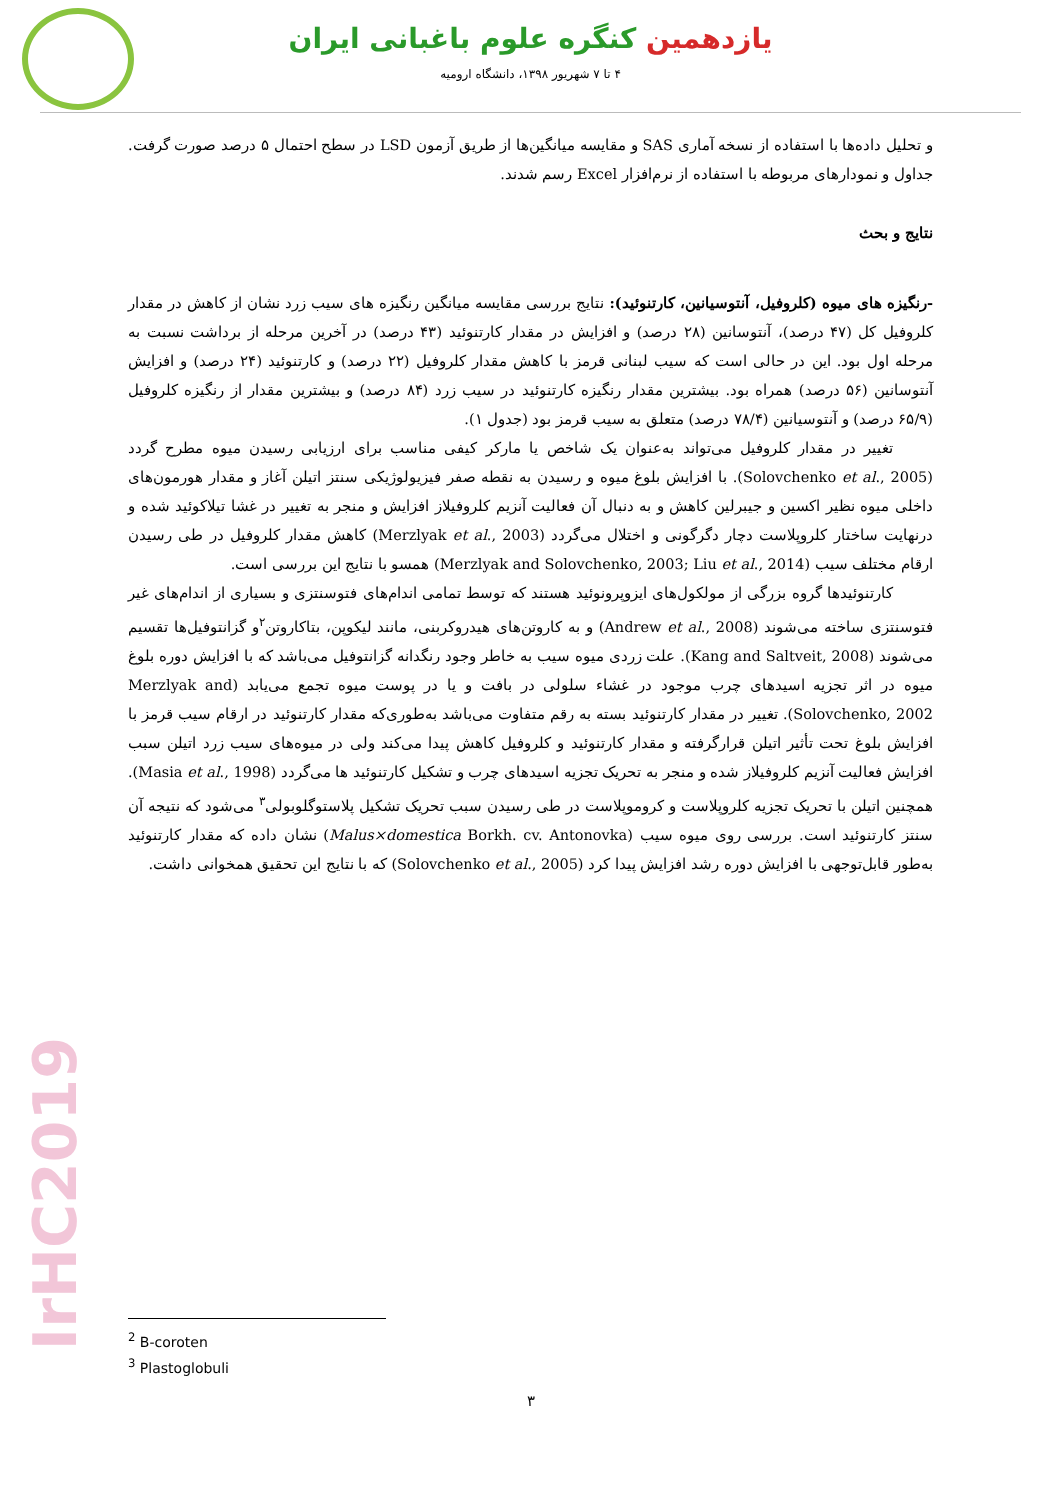یازدهمین کنگره علوم باغبانی ایران
۴ تا ۷ شهریور ۱۳۹۸، دانشگاه ارومیه
و تحلیل داده‌ها با استفاده از نسخه آماری SAS و مقایسه میانگین‌ها از طریق آزمون LSD در سطح احتمال ۵ درصد صورت گرفت. جداول و نمودارهای مربوطه با استفاده از نرم‌افزار Excel رسم شدند.
نتایج و بحث
-رنگیزه های میوه (کلروفیل، آنتوسیانین، کارتنوئید): نتایج بررسی مقایسه میانگین رنگیزه های سیب زرد نشان از کاهش در مقدار کلروفیل کل (۴۷ درصد)، آنتوسانین (۲۸ درصد) و افزایش در مقدار کارتنوئید (۴۳ درصد) در آخرین مرحله از برداشت نسبت به مرحله اول بود. این در حالی است که سیب لبنانی قرمز با کاهش مقدار کلروفیل (۲۲ درصد) و کارتنوئید (۲۴ درصد) و افزایش آنتوسانین (۵۶ درصد) همراه بود. بیشترین مقدار رنگیزه کارتنوئید در سیب زرد (۸۴ درصد) و بیشترین مقدار از رنگیزه کلروفیل (۶۵/۹ درصد) و آنتوسیانین (۷۸/۴ درصد) متعلق به سیب قرمز بود (جدول ۱).
تغییر در مقدار کلروفیل می‌تواند به‌عنوان یک شاخص یا مارکر کیفی مناسب برای ارزیابی رسیدن میوه مطرح گردد (Solovchenko et al., 2005). با افزایش بلوغ میوه و رسیدن به نقطه صفر فیزیولوژیکی سنتز اتیلن آغاز و مقدار هورمون‌های داخلی میوه نظیر اکسین و جیبرلین کاهش و به دنبال آن فعالیت آنزیم کلروفیلاز افزایش و منجر به تغییر در غشا تیلاکوئید شده و درنهایت ساختار کلروپلاست دچار دگرگونی و اختلال می‌گردد (Merzlyak et al., 2003) کاهش مقدار کلروفیل در طی رسیدن ارقام مختلف سیب (Merzlyak and Solovchenko, 2003; Liu et al., 2014) همسو با نتایج این بررسی است.
کارتنوئیدها گروه بزرگی از مولکول‌های ایزوپرونوئید هستند که توسط تمامی اندام‌های فتوسنتزی و بسیاری از اندام‌های غیر فتوسنتزی ساخته می‌شوند (Andrew et al., 2008) و به کاروتن‌های هیدروکربنی، مانند لیکوپن، بتاکاروتن<sup>۲</sup>و گزانتوفیل‌ها تقسیم می‌شوند (Kang and Saltveit, 2008). علت زردی میوه سیب به خاطر وجود رنگدانه گزانتوفیل می‌باشد که با افزایش دوره بلوغ میوه در اثر تجزیه اسیدهای چرب موجود در غشاء سلولی در بافت و یا در پوست میوه تجمع می‌یابد (Merzlyak and Solovchenko, 2002). تغییر در مقدار کارتنوئید بسته به رقم متفاوت می‌باشد به‌طوری‌که مقدار کارتنوئید در ارقام سیب قرمز با افزایش بلوغ تحت تأثیر اتیلن قرارگرفته و مقدار کارتنوئید و کلروفیل کاهش پیدا می‌کند ولی در میوه‌های سیب زرد اتیلن سبب افزایش فعالیت آنزیم کلروفیلاز شده و منجر به تحریک تجزیه اسیدهای چرب و تشکیل کارتنوئید ها می‌گردد (Masia et al., 1998). همچنین اتیلن با تحریک تجزیه کلروپلاست و کروموپلاست در طی رسیدن سبب تحریک تشکیل پلاستوگلوبولی<sup>۳</sup> می‌شود که نتیجه آن سنتز کارتنوئید است. بررسی روی میوه سیب (Malus×domestica Borkh. cv. Antonovka) نشان داده که مقدار کارتنوئید به‌طور قابل‌توجهی با افزایش دوره رشد افزایش پیدا کرد (Solovchenko et al., 2005) که با نتایج این تحقیق همخوانی داشت.
IrHC2019
<sup>2</sup> B-coroten
<sup>3</sup> Plastoglobuli
۳